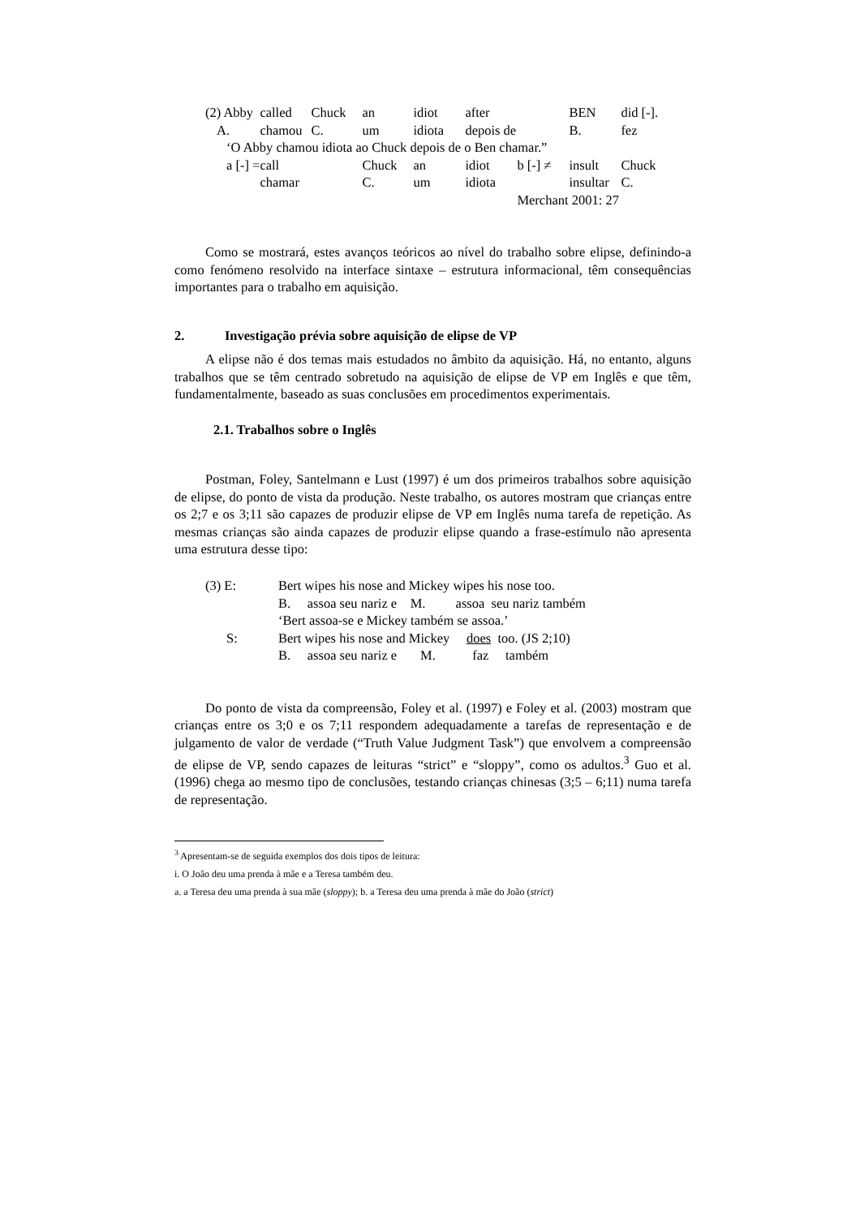| (2) Abby | called | Chuck | an | idiot | after | | BEN | did [-]. |
| A. | chamou | C. | um | idiota | depois de | | B. | fez |
| ‘O Abby chamou idiota ao Chuck depois de o Ben chamar.” | | | | | | | | |
| a [-] = | call | | Chuck | an | idiot | b [-] ≠ | insult | Chuck |
| | chamar | | C. | um | idiota | | insultar | C. |
| | | | | | | Merchant 2001: 27 | | |
Como se mostrará, estes avanços teóricos ao nível do trabalho sobre elipse, definindo-a como fenómeno resolvido na interface sintaxe – estrutura informacional, têm consequências importantes para o trabalho em aquisição.
2. Investigação prévia sobre aquisição de elipse de VP
A elipse não é dos temas mais estudados no âmbito da aquisição. Há, no entanto, alguns trabalhos que se têm centrado sobretudo na aquisição de elipse de VP em Inglês e que têm, fundamentalmente, baseado as suas conclusões em procedimentos experimentais.
2.1. Trabalhos sobre o Inglês
Postman, Foley, Santelmann e Lust (1997) é um dos primeiros trabalhos sobre aquisição de elipse, do ponto de vista da produção. Neste trabalho, os autores mostram que crianças entre os 2;7 e os 3;11 são capazes de produzir elipse de VP em Inglês numa tarefa de repetição. As mesmas crianças são ainda capazes de produzir elipse quando a frase-estímulo não apresenta uma estrutura desse tipo:
| (3) E: | Bert wipes his nose and Mickey wipes his nose too. |
| | B. assoa seu nariz e M. assoa seu nariz também |
| | ‘Bert assoa-se e Mickey também se assoa.’ |
| S: | Bert wipes his nose and Mickey does too. (JS 2;10) |
| | B. assoa seu nariz e M. faz também |
Do ponto de vista da compreensão, Foley et al. (1997) e Foley et al. (2003) mostram que crianças entre os 3;0 e os 7;11 respondem adequadamente a tarefas de representação e de julgamento de valor de verdade (“Truth Value Judgment Task”) que envolvem a compreensão de elipse de VP, sendo capazes de leituras “strict” e “sloppy”, como os adultos.<sup>3</sup> Guo et al. (1996) chega ao mesmo tipo de conclusões, testando crianças chinesas (3;5 – 6;11) numa tarefa de representação.
<sup>3</sup> Apresentam-se de seguida exemplos dos dois tipos de leitura:
i. O João deu uma prenda à mãe e a Teresa também deu.
a. a Teresa deu uma prenda à sua mãe (sloppy); b. a Teresa deu uma prenda à mãe do João (strict)